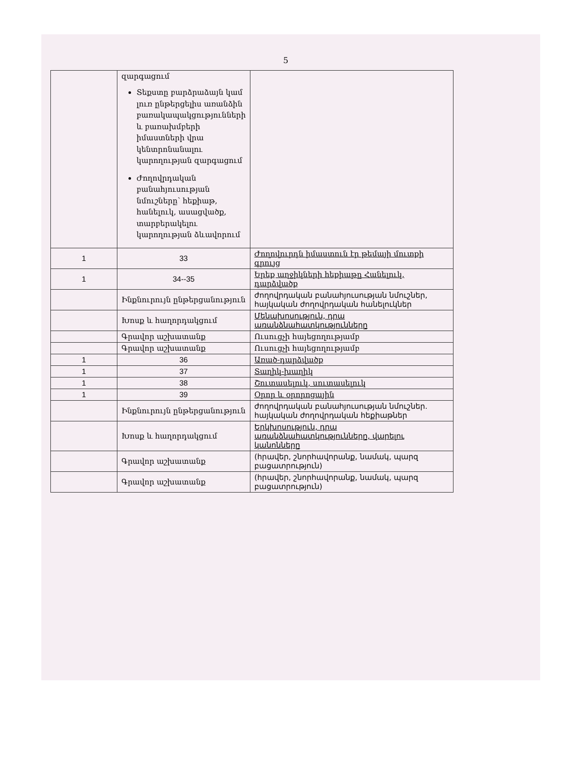5
| | զարգացում Տեքստը բարձրաձայն կամ լուռ ընթերցելիս առանձին բառակապակցությունների և բառախմբերի իմաստների վրա կենտրոնանալու կարողության զարգացում Ժողովրդական բանահյուսության նմուշները՝ հեքիաթ, հանելուկ, ասացվածք, տարբերակելու կարողության ձևավորում | |
| 1 | 33 | Ժողովուրդն իմաստուն էր թեմայի մուտքի գրույց |
| 1 | 34--35 | Երեք աղջիկների հեքիաթը Հանելուկ, դարձվածք |
| | Ինքնուրույն ընթերցանություն | ժողովրդական բանահյուսության նմուշներ, հայկական ժողովրդական հանելուկներ |
| | Խոսք և հաղորդակցում | Մենախոսություն, դրա առանձնահատկությունները |
| | Գրավոր աշխատանք | Ուսուցչի հայեցողությամբ |
| | Գրավոր աշխատանք | Ուսուցչի հայեցողությամբ |
| 1 | 36 | Առած-դարձվածք |
| 1 | 37 | Տաղիկ-խաղիկ |
| 1 | 38 | Շուտասելուկ, սուտասելուկ |
| 1 | 39 | Օրոր և օրորոցային |
| | Ինքնուրույն ընթերցանություն | ժողովրդական բանահյուսության նմուշներ. հայկական ժողովրդական հեքիաթներ |
| | Խոսք և հաղորդակցում | Երկխոսություն, դրա առանձնահատկությունները, վարելու կանոնները |
| | Գրավոր աշխատանք | (հրավեր, շնորհավորանք, նամակ, պարզ բացատրություն) |
| | Գրավոր աշխատանք | (հրավեր, շնորհավորանք, նամակ, պարզ բացատրություն) |